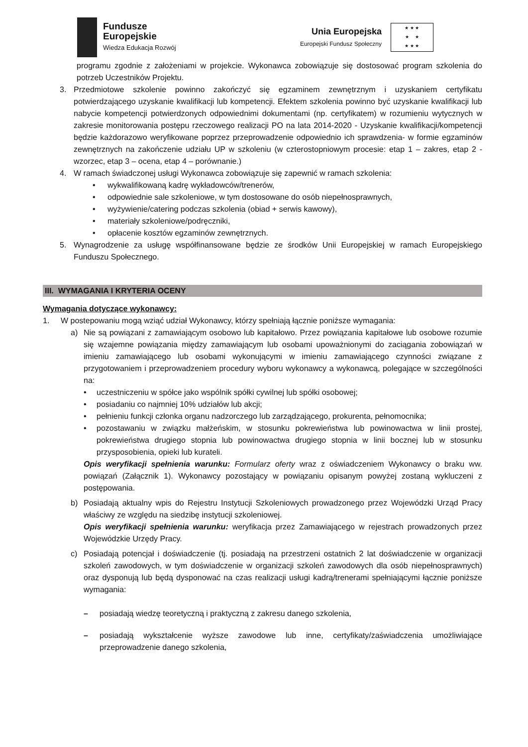Fundusze
Europejskie
Wiedza Edukacja Rozwój
Unia Europejska
Europejski Fundusz Społeczny
★ ★ ★
★ ★
★ ★ ★
programu zgodnie z założeniami w projekcie. Wykonawca zobowiązuje się dostosować program szkolenia do potrzeb Uczestników Projektu.
3. Przedmiotowe szkolenie powinno zakończyć się egzaminem zewnętrznym i uzyskaniem certyfikatu potwierdzającego uzyskanie kwalifikacji lub kompetencji. Efektem szkolenia powinno być uzyskanie kwalifikacji lub nabycie kompetencji potwierdzonych odpowiednimi dokumentami (np. certyfikatem) w rozumieniu wytycznych w zakresie monitorowania postępu rzeczowego realizacji PO na lata 2014-2020 - Uzyskanie kwalifikacji/kompetencji będzie każdorazowo weryfikowane poprzez przeprowadzenie odpowiednio ich sprawdzenia- w formie egzaminów zewnętrznych na zakończenie udziału UP w szkoleniu (w czterostopniowym procesie: etap 1 – zakres, etap 2 - wzorzec, etap 3 – ocena, etap 4 – porównanie.)
4. W ramach świadczonej usługi Wykonawca zobowiązuje się zapewnić w ramach szkolenia:
• wykwalifikowaną kadrę wykładowców/trenerów,
• odpowiednie sale szkoleniowe, w tym dostosowane do osób niepełnosprawnych,
• wyżywienie/catering podczas szkolenia (obiad + serwis kawowy),
• materiały szkoleniowe/podręczniki,
• opłacenie kosztów egzaminów zewnętrznych.
5. Wynagrodzenie za usługę współfinansowane będzie ze środków Unii Europejskiej w ramach Europejskiego Funduszu Społecznego.
III. WYMAGANIA I KRYTERIA OCENY
Wymagania dotyczące wykonawcy:
1. W postepowaniu mogą wziąć udział Wykonawcy, którzy spełniają łącznie poniższe wymagania:
a) Nie są powiązani z zamawiającym osobowo lub kapitałowo. Przez powiązania kapitałowe lub osobowe rozumie się wzajemne powiązania między zamawiającym lub osobami upoważnionymi do zaciągania zobowiązań w imieniu zamawiającego lub osobami wykonującymi w imieniu zamawiającego czynności związane z przygotowaniem i przeprowadzeniem procedury wyboru wykonawcy a wykonawcą, polegające w szczególności na:
• uczestniczeniu w spółce jako wspólnik spółki cywilnej lub spółki osobowej;
• posiadaniu co najmniej 10% udziałów lub akcji;
• pełnieniu funkcji członka organu nadzorczego lub zarządzającego, prokurenta, pełnomocnika;
• pozostawaniu w związku małżeńskim, w stosunku pokrewieństwa lub powinowactwa w linii prostej, pokrewieństwa drugiego stopnia lub powinowactwa drugiego stopnia w linii bocznej lub w stosunku przysposobienia, opieki lub kurateli.
Opis weryfikacji spełnienia warunku: Formularz oferty wraz z oświadczeniem Wykonawcy o braku ww. powiązań (Załącznik 1). Wykonawcy pozostający w powiązaniu opisanym powyżej zostaną wykluczeni z postępowania.
b) Posiadają aktualny wpis do Rejestru Instytucji Szkoleniowych prowadzonego przez Wojewódzki Urząd Pracy właściwy ze względu na siedzibę instytucji szkoleniowej.
Opis weryfikacji spełnienia warunku: weryfikacja przez Zamawiającego w rejestrach prowadzonych przez Wojewódzkie Urzędy Pracy.
c) Posiadają potencjał i doświadczenie (tj. posiadają na przestrzeni ostatnich 2 lat doświadczenie w organizacji szkoleń zawodowych, w tym doświadczenie w organizacji szkoleń zawodowych dla osób niepełnosprawnych) oraz dysponują lub będą dysponować na czas realizacji usługi kadrą/trenerami spełniającymi łącznie poniższe wymagania:
– posiadają wiedzę teoretyczną i praktyczną z zakresu danego szkolenia,
– posiadają wykształcenie wyższe zawodowe lub inne, certyfikaty/zaświadczenia umożliwiające przeprowadzenie danego szkolenia,